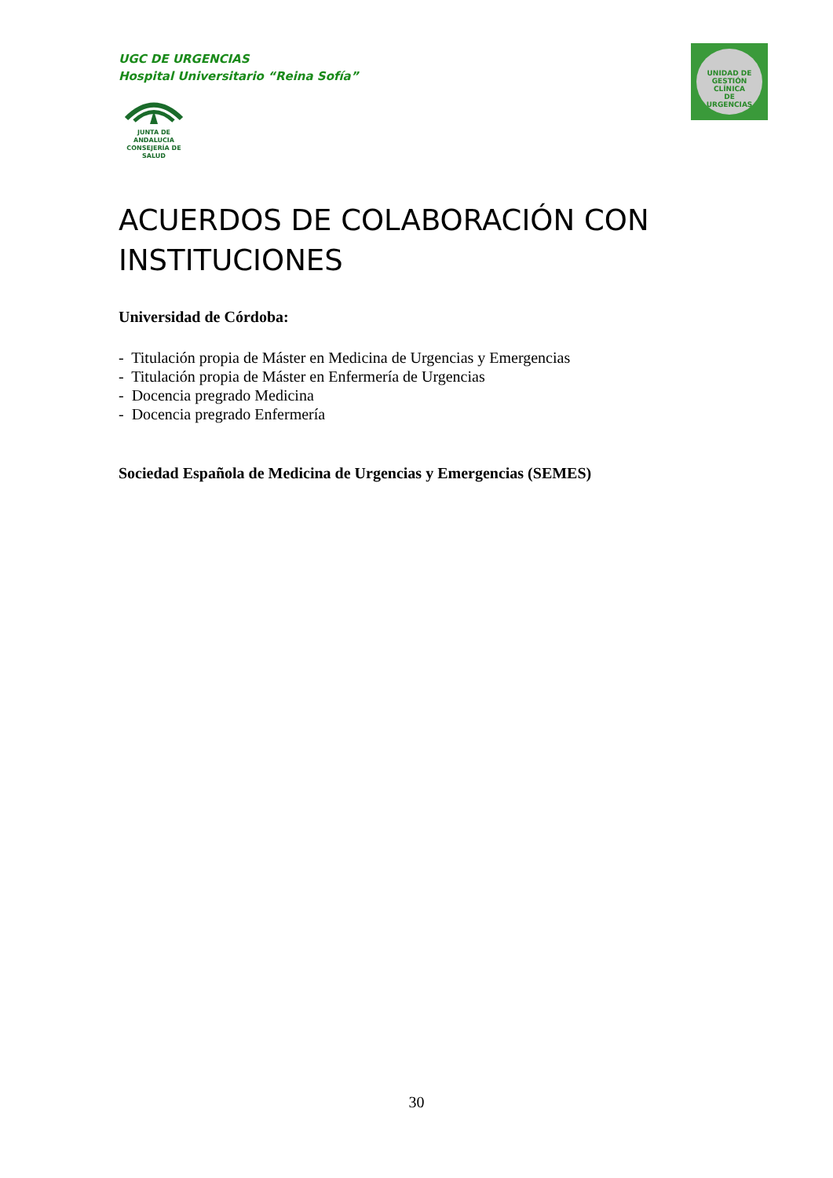UGC DE URGENCIAS
Hospital Universitario “Reina Sofía”
JUNTA DE ANDALUCIA
CONSEJERÍA DE SALUD
UNIDAD DE GESTIÓN CLÍNICA
DE
URGENCIAS
ACUERDOS DE COLABORACIÓN CON INSTITUCIONES
Universidad de Córdoba:
- Titulación propia de Máster en Medicina de Urgencias y Emergencias
- Titulación propia de Máster en Enfermería de Urgencias
- Docencia pregrado Medicina
- Docencia pregrado Enfermería
Sociedad Española de Medicina de Urgencias y Emergencias (SEMES)
30